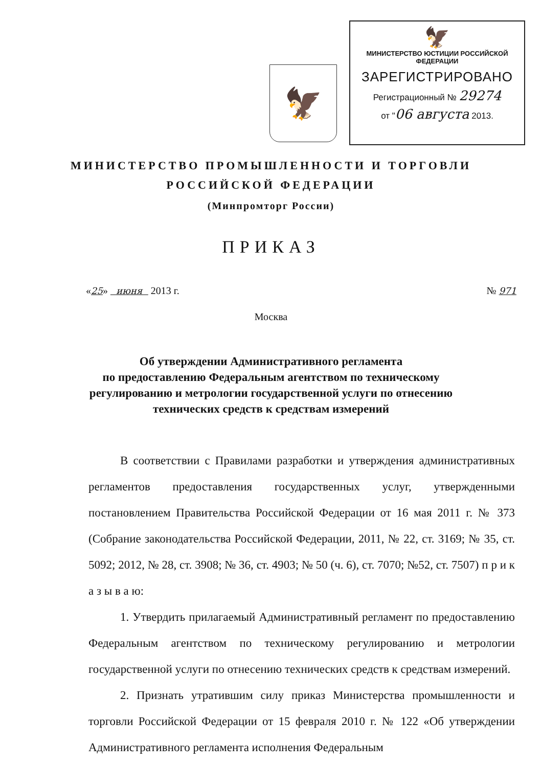🦅
🦅
МИНИСТЕРСТВО ЮСТИЦИИ РОССИЙСКОЙ ФЕДЕРАЦИИ
ЗАРЕГИСТРИРОВАНО
Регистрационный № 29274
от "06 августа 2013.
МИНИСТЕРСТВО ПРОМЫШЛЕННОСТИ И ТОРГОВЛИ
РОССИЙСКОЙ ФЕДЕРАЦИИ
(Минпромторг России)
ПРИКАЗ
«25» июня 2013 г. № 971
Москва
Об утверждении Административного регламента
по предоставлению Федеральным агентством по техническому
регулированию и метрологии государственной услуги по отнесению
технических средств к средствам измерений
В соответствии с Правилами разработки и утверждения административных регламентов предоставления государственных услуг, утвержденными постановлением Правительства Российской Федерации от 16 мая 2011 г. № 373 (Собрание законодательства Российской Федерации, 2011, № 22, ст. 3169; № 35, ст. 5092; 2012, № 28, ст. 3908; № 36, ст. 4903; № 50 (ч. 6), ст. 7070; №52, ст. 7507) п р и к а з ы в а ю:
1. Утвердить прилагаемый Административный регламент по предоставлению Федеральным агентством по техническому регулированию и метрологии государственной услуги по отнесению технических средств к средствам измерений.
2. Признать утратившим силу приказ Министерства промышленности и торговли Российской Федерации от 15 февраля 2010 г. № 122 «Об утверждении Административного регламента исполнения Федеральным